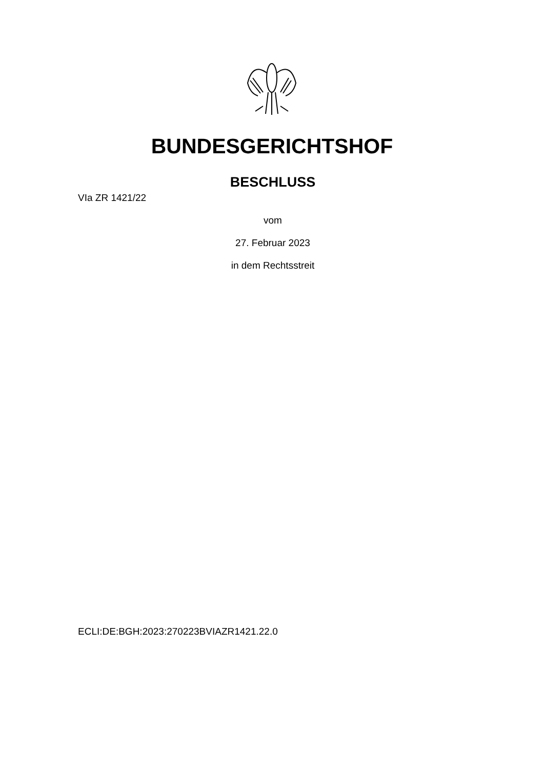BUNDESGERICHTSHOF
BESCHLUSS
VIa ZR 1421/22
vom
27. Februar 2023
in dem Rechtsstreit
ECLI:DE:BGH:2023:270223BVIAZR1421.22.0